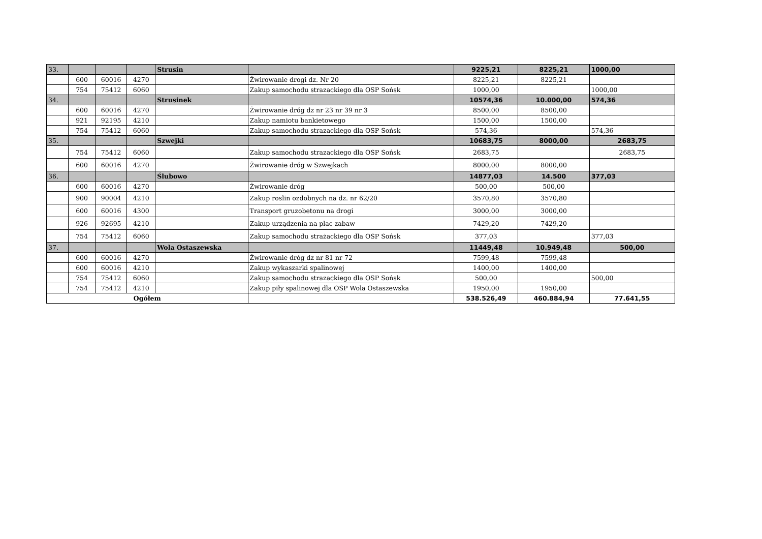| 33. | | | | Strusin | | 9225,21 | 8225,21 | 1000,00 |
| | 600 | 60016 | 4270 | | Żwirowanie drogi dz. Nr 20 | 8225,21 | 8225,21 | |
| | 754 | 75412 | 6060 | | Zakup samochodu strazackiego dla OSP Sońsk | 1000,00 | | 1000,00 |
| 34. | | | | Strusinek | | 10574,36 | 10.000,00 | 574,36 |
| | 600 | 60016 | 4270 | | Żwirowanie dróg dz nr 23 nr 39 nr 3 | 8500,00 | 8500,00 | |
| | 921 | 92195 | 4210 | | Zakup namiotu bankietowego | 1500,00 | 1500,00 | |
| | 754 | 75412 | 6060 | | Zakup samochodu strazackiego dla OSP Sońsk | 574,36 | | 574,36 |
| 35. | | | | Szwejki | | 10683,75 | 8000,00 | 2683,75 |
| | 754 | 75412 | 6060 | | Zakup samochodu strazackiego dla OSP Sońsk | 2683,75 | | 2683,75 |
| | 600 | 60016 | 4270 | | Żwirowanie dróg w Szwejkach | 8000,00 | 8000,00 | |
| 36. | | | | Ślubowo | | 14877,03 | 14.500 | 377,03 |
| | 600 | 60016 | 4270 | | Żwirowanie dróg | 500,00 | 500,00 | |
| | 900 | 90004 | 4210 | | Zakup roslin ozdobnych na dz. nr 62/20 | 3570,80 | 3570,80 | |
| | 600 | 60016 | 4300 | | Transport gruzobetonu na drogi | 3000,00 | 3000,00 | |
| | 926 | 92695 | 4210 | | Zakup urządzenia na plac zabaw | 7429,20 | 7429,20 | |
| | 754 | 75412 | 6060 | | Zakup samochodu strażackiego dla OSP Sońsk | 377,03 | | 377,03 |
| 37. | | | | Wola Ostaszewska | | 11449,48 | 10.949,48 | 500,00 |
| | 600 | 60016 | 4270 | | Żwirowanie dróg dz nr 81 nr 72 | 7599,48 | 7599,48 | |
| | 600 | 60016 | 4210 | | Zakup wykaszarki spalinowej | 1400,00 | 1400,00 | |
| | 754 | 75412 | 6060 | | Zakup samochodu strazackiego dla OSP Sońsk | 500,00 | | 500,00 |
| | 754 | 75412 | 4210 | | Zakup piły spalinowej dla OSP Wola Ostaszewska | 1950,00 | 1950,00 | |
| Ogółem | | | | | | 538.526,49 | 460.884,94 | 77.641,55 |